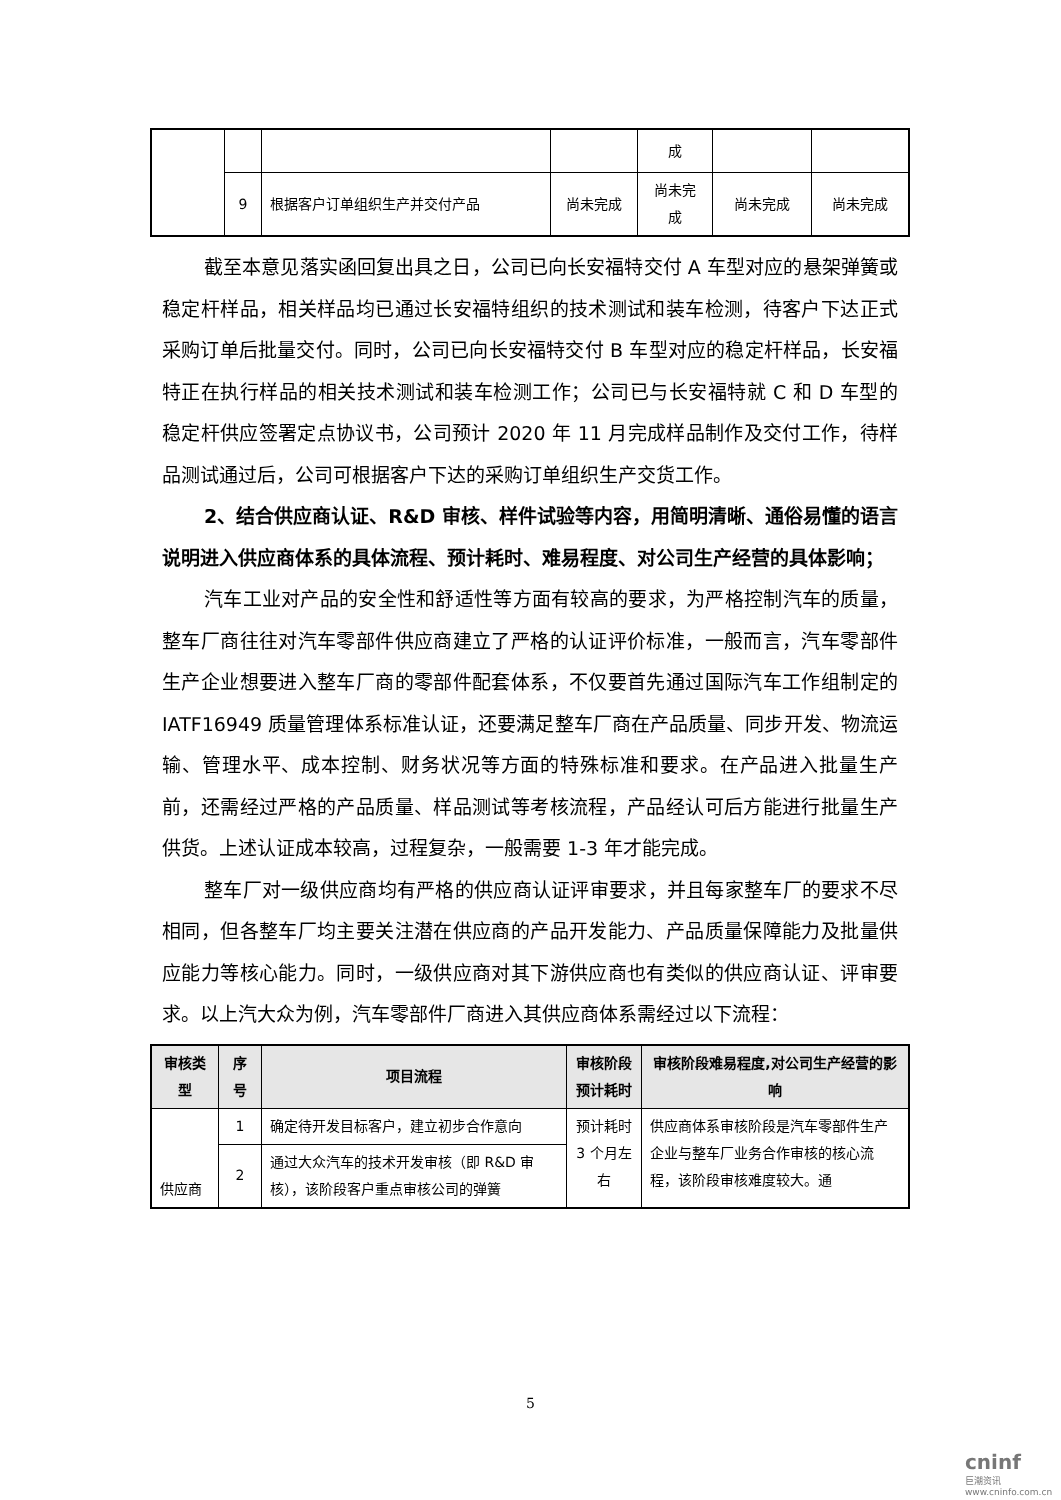| | | | | 成 | | |
| | 9 | 根据客户订单组织生产并交付产品 | 尚未完成 | 尚未完 成 | 尚未完成 | 尚未完成 |
截至本意见落实函回复出具之日，公司已向长安福特交付 A 车型对应的悬架弹簧或稳定杆样品，相关样品均已通过长安福特组织的技术测试和装车检测，待客户下达正式采购订单后批量交付。同时，公司已向长安福特交付 B 车型对应的稳定杆样品，长安福特正在执行样品的相关技术测试和装车检测工作；公司已与长安福特就 C 和 D 车型的稳定杆供应签署定点协议书，公司预计 2020 年 11 月完成样品制作及交付工作，待样品测试通过后，公司可根据客户下达的采购订单组织生产交货工作。
2、结合供应商认证、R&D 审核、样件试验等内容，用简明清晰、通俗易懂的语言说明进入供应商体系的具体流程、预计耗时、难易程度、对公司生产经营的具体影响；
汽车工业对产品的安全性和舒适性等方面有较高的要求，为严格控制汽车的质量，整车厂商往往对汽车零部件供应商建立了严格的认证评价标准，一般而言，汽车零部件生产企业想要进入整车厂商的零部件配套体系，不仅要首先通过国际汽车工作组制定的 IATF16949 质量管理体系标准认证，还要满足整车厂商在产品质量、同步开发、物流运输、管理水平、成本控制、财务状况等方面的特殊标准和要求。在产品进入批量生产前，还需经过严格的产品质量、样品测试等考核流程，产品经认可后方能进行批量生产供货。上述认证成本较高，过程复杂，一般需要 1-3 年才能完成。
整车厂对一级供应商均有严格的供应商认证评审要求，并且每家整车厂的要求不尽相同，但各整车厂均主要关注潜在供应商的产品开发能力、产品质量保障能力及批量供应能力等核心能力。同时，一级供应商对其下游供应商也有类似的供应商认证、评审要求。以上汽大众为例，汽车零部件厂商进入其供应商体系需经过以下流程：
| 审核类型 | 序号 | 项目流程 | 审核阶段预计耗时 | 审核阶段难易程度,对公司生产经营的影响 |
| --- | --- | --- | --- | --- |
| 供应商 | 1 | 确定待开发目标客户，建立初步合作意向 | 预计耗时 3 个月左右 | 供应商体系审核阶段是汽车零部件生产企业与整车厂业务合作审核的核心流程，该阶段审核难度较大。通 |
| | 2 | 通过大众汽车的技术开发审核（即 R&D 审核），该阶段客户重点审核公司的弹簧 | | |
5
cninf
巨潮资讯 www.cninfo.com.cn